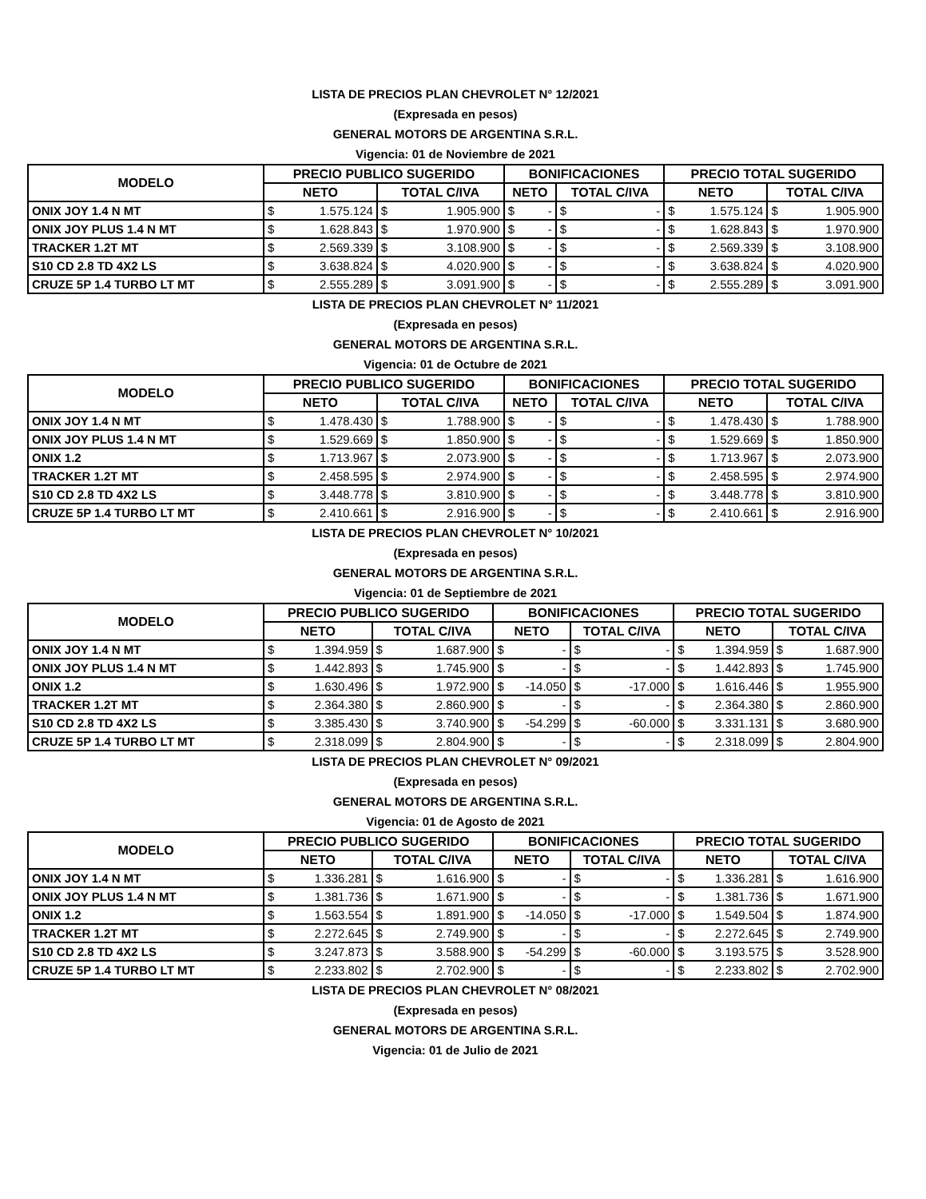LISTA DE PRECIOS PLAN CHEVROLET N° 12/2021
(Expresada en pesos)
GENERAL MOTORS DE ARGENTINA S.R.L.
Vigencia: 01 de Noviembre de 2021
| MODELO | PRECIO PUBLICO SUGERIDO | | | | BONIFICACIONES | | | | PRECIO TOTAL SUGERIDO | | | |
| --- | --- | --- | --- | --- | --- | --- | --- | --- | --- | --- | --- | --- |
| | NETO | | TOTAL C/IVA | | NETO | | TOTAL C/IVA | | NETO | | TOTAL C/IVA | |
| ONIX JOY 1.4 N MT | $ | 1.575.124 | $ | 1.905.900 | $ | - | $ | - | $ | 1.575.124 | $ | 1.905.900 |
| ONIX JOY PLUS 1.4 N MT | $ | 1.628.843 | $ | 1.970.900 | $ | - | $ | - | $ | 1.628.843 | $ | 1.970.900 |
| TRACKER 1.2T MT | $ | 2.569.339 | $ | 3.108.900 | $ | - | $ | - | $ | 2.569.339 | $ | 3.108.900 |
| S10 CD 2.8 TD 4X2 LS | $ | 3.638.824 | $ | 4.020.900 | $ | - | $ | - | $ | 3.638.824 | $ | 4.020.900 |
| CRUZE 5P 1.4 TURBO LT MT | $ | 2.555.289 | $ | 3.091.900 | $ | - | $ | - | $ | 2.555.289 | $ | 3.091.900 |
LISTA DE PRECIOS PLAN CHEVROLET N° 11/2021
(Expresada en pesos)
GENERAL MOTORS DE ARGENTINA S.R.L.
Vigencia: 01 de Octubre de 2021
| MODELO | PRECIO PUBLICO SUGERIDO | | | | BONIFICACIONES | | | | PRECIO TOTAL SUGERIDO | | | |
| --- | --- | --- | --- | --- | --- | --- | --- | --- | --- | --- | --- | --- |
| | NETO | | TOTAL C/IVA | | NETO | | TOTAL C/IVA | | NETO | | TOTAL C/IVA | |
| ONIX JOY 1.4 N MT | $ | 1.478.430 | $ | 1.788.900 | $ | - | $ | - | $ | 1.478.430 | $ | 1.788.900 |
| ONIX JOY PLUS 1.4 N MT | $ | 1.529.669 | $ | 1.850.900 | $ | - | $ | - | $ | 1.529.669 | $ | 1.850.900 |
| ONIX 1.2 | $ | 1.713.967 | $ | 2.073.900 | $ | - | $ | - | $ | 1.713.967 | $ | 2.073.900 |
| TRACKER 1.2T MT | $ | 2.458.595 | $ | 2.974.900 | $ | - | $ | - | $ | 2.458.595 | $ | 2.974.900 |
| S10 CD 2.8 TD 4X2 LS | $ | 3.448.778 | $ | 3.810.900 | $ | - | $ | - | $ | 3.448.778 | $ | 3.810.900 |
| CRUZE 5P 1.4 TURBO LT MT | $ | 2.410.661 | $ | 2.916.900 | $ | - | $ | - | $ | 2.410.661 | $ | 2.916.900 |
LISTA DE PRECIOS PLAN CHEVROLET N° 10/2021
(Expresada en pesos)
GENERAL MOTORS DE ARGENTINA S.R.L.
Vigencia: 01 de Septiembre de 2021
| MODELO | PRECIO PUBLICO SUGERIDO | | | | BONIFICACIONES | | | | PRECIO TOTAL SUGERIDO | | | |
| --- | --- | --- | --- | --- | --- | --- | --- | --- | --- | --- | --- | --- |
| | NETO | | TOTAL C/IVA | | NETO | | TOTAL C/IVA | | NETO | | TOTAL C/IVA | |
| ONIX JOY 1.4 N MT | $ | 1.394.959 | $ | 1.687.900 | $ | - | $ | - | $ | 1.394.959 | $ | 1.687.900 |
| ONIX JOY PLUS 1.4 N MT | $ | 1.442.893 | $ | 1.745.900 | $ | - | $ | - | $ | 1.442.893 | $ | 1.745.900 |
| ONIX 1.2 | $ | 1.630.496 | $ | 1.972.900 | $ | -14.050 | $ | -17.000 | $ | 1.616.446 | $ | 1.955.900 |
| TRACKER 1.2T MT | $ | 2.364.380 | $ | 2.860.900 | $ | - | $ | - | $ | 2.364.380 | $ | 2.860.900 |
| S10 CD 2.8 TD 4X2 LS | $ | 3.385.430 | $ | 3.740.900 | $ | -54.299 | $ | -60.000 | $ | 3.331.131 | $ | 3.680.900 |
| CRUZE 5P 1.4 TURBO LT MT | $ | 2.318.099 | $ | 2.804.900 | $ | - | $ | - | $ | 2.318.099 | $ | 2.804.900 |
LISTA DE PRECIOS PLAN CHEVROLET N° 09/2021
(Expresada en pesos)
GENERAL MOTORS DE ARGENTINA S.R.L.
Vigencia: 01 de Agosto de 2021
| MODELO | PRECIO PUBLICO SUGERIDO | | | | BONIFICACIONES | | | | PRECIO TOTAL SUGERIDO | | | |
| --- | --- | --- | --- | --- | --- | --- | --- | --- | --- | --- | --- | --- |
| | NETO | | TOTAL C/IVA | | NETO | | TOTAL C/IVA | | NETO | | TOTAL C/IVA | |
| ONIX JOY 1.4 N MT | $ | 1.336.281 | $ | 1.616.900 | $ | - | $ | - | $ | 1.336.281 | $ | 1.616.900 |
| ONIX JOY PLUS 1.4 N MT | $ | 1.381.736 | $ | 1.671.900 | $ | - | $ | - | $ | 1.381.736 | $ | 1.671.900 |
| ONIX 1.2 | $ | 1.563.554 | $ | 1.891.900 | $ | -14.050 | $ | -17.000 | $ | 1.549.504 | $ | 1.874.900 |
| TRACKER 1.2T MT | $ | 2.272.645 | $ | 2.749.900 | $ | - | $ | - | $ | 2.272.645 | $ | 2.749.900 |
| S10 CD 2.8 TD 4X2 LS | $ | 3.247.873 | $ | 3.588.900 | $ | -54.299 | $ | -60.000 | $ | 3.193.575 | $ | 3.528.900 |
| CRUZE 5P 1.4 TURBO LT MT | $ | 2.233.802 | $ | 2.702.900 | $ | - | $ | - | $ | 2.233.802 | $ | 2.702.900 |
LISTA DE PRECIOS PLAN CHEVROLET N° 08/2021
(Expresada en pesos)
GENERAL MOTORS DE ARGENTINA S.R.L.
Vigencia: 01 de Julio de 2021